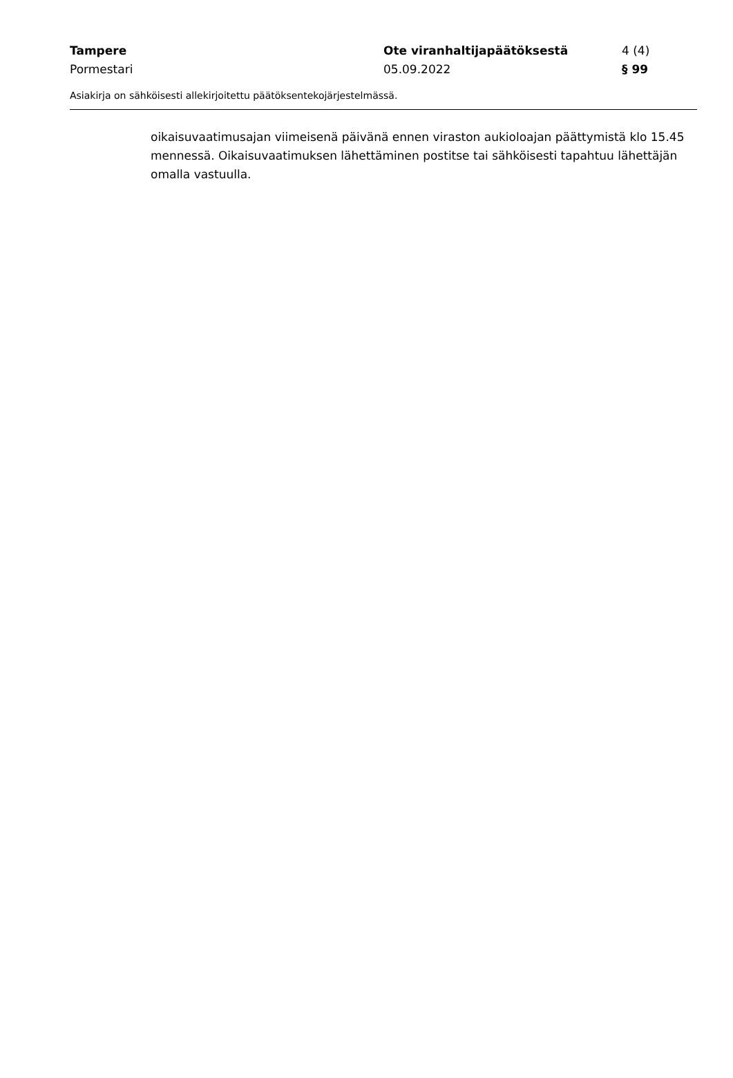Tampere Ote viranhaltijapäätöksestä 4 (4)
Pormestari 05.09.2022 § 99
Asiakirja on sähköisesti allekirjoitettu päätöksentekojärjestelmässä.
oikaisuvaatimusajan viimeisenä päivänä ennen viraston aukioloajan päättymistä klo 15.45 mennessä. Oikaisuvaatimuksen lähettäminen postitse tai sähköisesti tapahtuu lähettäjän omalla vastuulla.